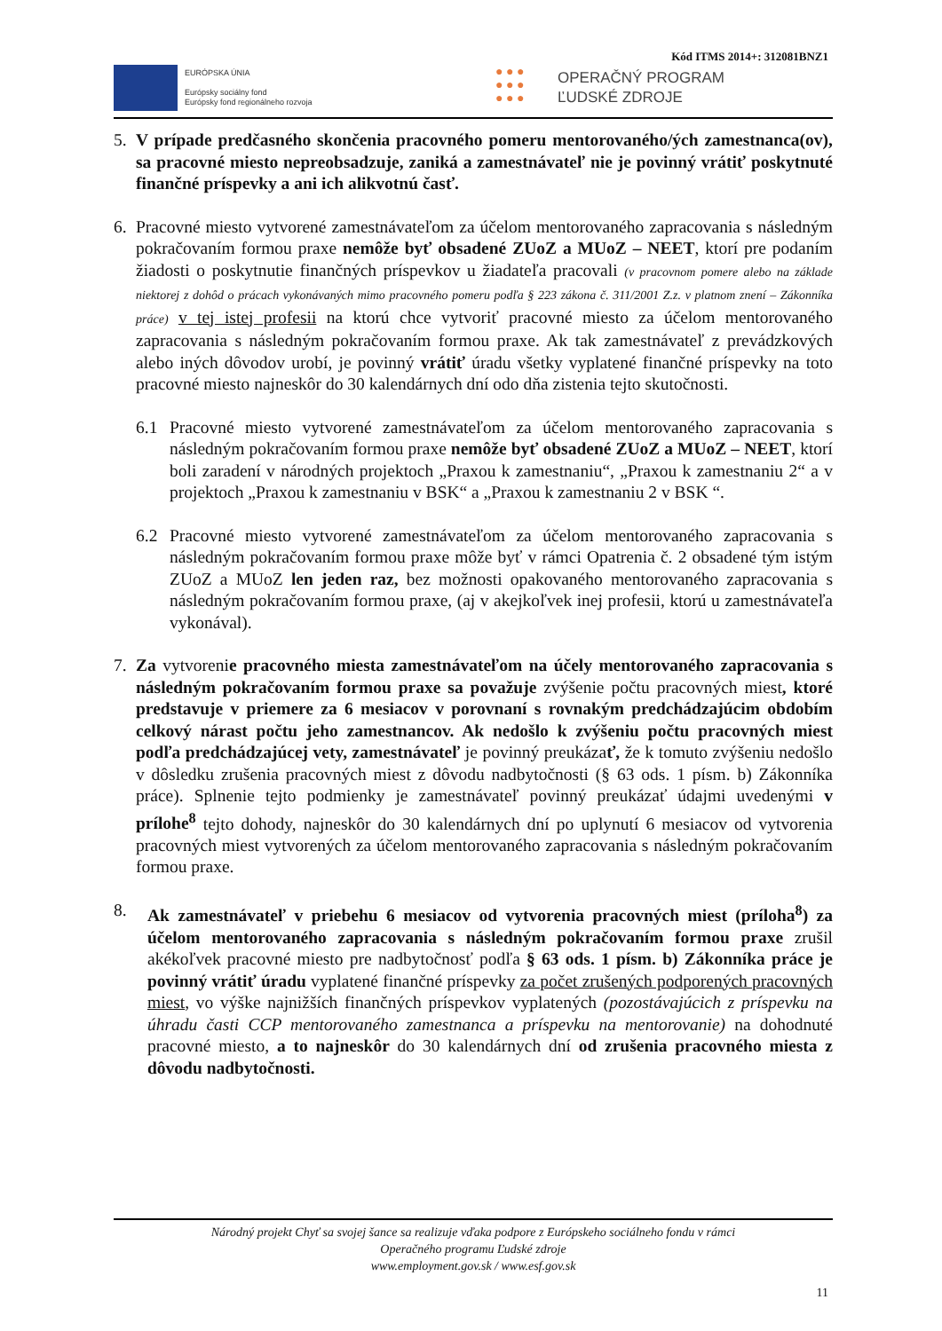Kód ITMS 2014+: 312081BNZ1
EURÓPSKA ÚNIA
Európsky sociálny fond
Európsky fond regionálneho rozvoja
● ● ●
● ● ●
● ● ●
OPERAČNÝ PROGRAM
ĽUDSKÉ ZDROJE
5. V prípade predčasného skončenia pracovného pomeru mentorovaného/ých zamestnanca(ov), sa pracovné miesto nepreobsadzuje, zaniká a zamestnávateľ nie je povinný vrátiť poskytnuté finančné príspevky a ani ich alikvotnú časť.
6. Pracovné miesto vytvorené zamestnávateľom za účelom mentorovaného zapracovania s následným pokračovaním formou praxe nemôže byť obsadené ZUoZ a MUoZ – NEET, ktorí pre podaním žiadosti o poskytnutie finančných príspevkov u žiadateľa pracovali (v pracovnom pomere alebo na základe niektorej z dohôd o prácach vykonávaných mimo pracovného pomeru podľa § 223 zákona č. 311/2001 Z.z. v platnom znení – Zákonníka práce) v tej istej profesii na ktorú chce vytvoriť pracovné miesto za účelom mentorovaného zapracovania s následným pokračovaním formou praxe. Ak tak zamestnávateľ z prevádzkových alebo iných dôvodov urobí, je povinný vrátiť úradu všetky vyplatené finančné príspevky na toto pracovné miesto najneskôr do 30 kalendárnych dní odo dňa zistenia tejto skutočnosti.
6.1 Pracovné miesto vytvorené zamestnávateľom za účelom mentorovaného zapracovania s následným pokračovaním formou praxe nemôže byť obsadené ZUoZ a MUoZ – NEET, ktorí boli zaradení v národných projektoch „Praxou k zamestnaniu“, „Praxou k zamestnaniu 2“ a v projektoch „Praxou k zamestnaniu v BSK“ a „Praxou k zamestnaniu 2 v BSK “.
6.2 Pracovné miesto vytvorené zamestnávateľom za účelom mentorovaného zapracovania s následným pokračovaním formou praxe môže byť v rámci Opatrenia č. 2 obsadené tým istým ZUoZ a MUoZ len jeden raz, bez možnosti opakovaného mentorovaného zapracovania s následným pokračovaním formou praxe, (aj v akejkoľvek inej profesii, ktorú u zamestnávateľa vykonával).
7. Za vytvorenie pracovného miesta zamestnávateľom na účely mentorovaného zapracovania s následným pokračovaním formou praxe sa považuje zvýšenie počtu pracovných miest, ktoré predstavuje v priemere za 6 mesiacov v porovnaní s rovnakým predchádzajúcim obdobím celkový nárast počtu jeho zamestnancov. Ak nedošlo k zvýšeniu počtu pracovných miest podľa predchádzajúcej vety, zamestnávateľ je povinný preukázať, že k tomuto zvýšeniu nedošlo v dôsledku zrušenia pracovných miest z dôvodu nadbytočnosti (§ 63 ods. 1 písm. b) Zákonníka práce). Splnenie tejto podmienky je zamestnávateľ povinný preukázať údajmi uvedenými v prílohe<sup>8</sup> tejto dohody, najneskôr do 30 kalendárnych dní po uplynutí 6 mesiacov od vytvorenia pracovných miest vytvorených za účelom mentorovaného zapracovania s následným pokračovaním formou praxe.
8. Ak zamestnávateľ v priebehu 6 mesiacov od vytvorenia pracovných miest (príloha<sup>8</sup>) za účelom mentorovaného zapracovania s následným pokračovaním formou praxe zrušil akékoľvek pracovné miesto pre nadbytočnosť podľa § 63 ods. 1 písm. b) Zákonníka práce je povinný vrátiť úradu vyplatené finančné príspevky za počet zrušených podporených pracovných miest, vo výške najnižších finančných príspevkov vyplatených (pozostávajúcich z príspevku na úhradu časti CCP mentorovaného zamestnanca a príspevku na mentorovanie) na dohodnuté pracovné miesto, a to najneskôr do 30 kalendárnych dní od zrušenia pracovného miesta z dôvodu nadbytočnosti.
Národný projekt Chyť sa svojej šance sa realizuje vďaka podpore z Európskeho sociálneho fondu v rámci
Operačného programu Ľudské zdroje
www.employment.gov.sk / www.esf.gov.sk
11